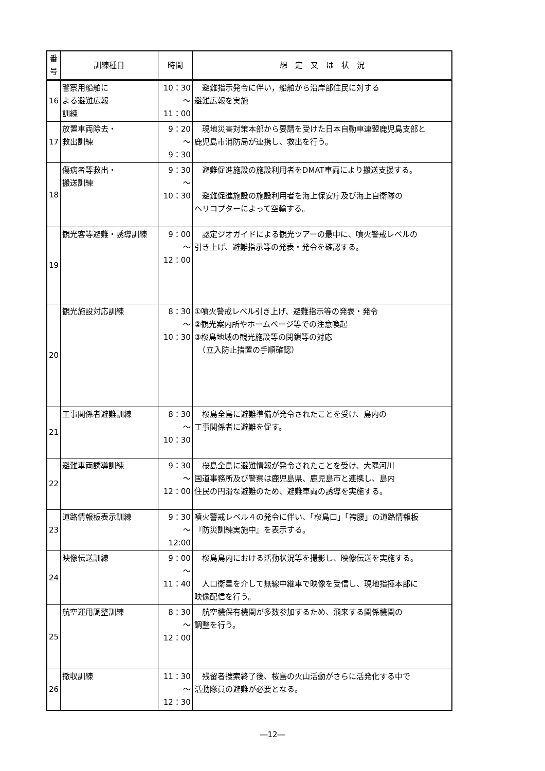| 番 号 | 訓練種目 | 時間 | 想 定 又 は 状 況 |
| --- | --- | --- | --- |
| 16 | 警察用船舶に よる避難広報 訓練 | 10：30 ～ 11：00 | 避難指示発令に伴い，船舶から沿岸部住民に対する 避難広報を実施 |
| 17 | 放置車両除去・ 救出訓練 | 9：20 ～ 9：30 | 現地災害対策本部から要請を受けた日本自動車連盟鹿児島支部と 鹿児島市消防局が連携し、救出を行う。 |
| 18 | 傷病者等救出・ 搬送訓練 | 9：30 ～ 10：30 | 避難促進施設の施設利用者をDMAT車両により搬送支援する。 避難促進施設の施設利用者を海上保安庁及び海上自衛隊の ヘリコプターによって空輸する。 |
| 19 | 観光客等避難・誘導訓練 | 9：00 ～ 12：00 | 認定ジオガイドによる観光ツアーの最中に、噴火警戒レベルの 引き上げ、避難指示等の発表・発令を確認する。 |
| 20 | 観光施設対応訓練 | 8：30 ～ 10：30 | ①噴火警戒レベル引き上げ、避難指示等の発表・発令 ②観光案内所やホームページ等での注意喚起 ③桜島地域の観光施設等の閉鎖等の対応 （立入防止措置の手順確認） |
| 21 | 工事関係者避難訓練 | 8：30 ～ 10：30 | 桜島全島に避難準備が発令されたことを受け、島内の 工事関係者に避難を促す。 |
| 22 | 避難車両誘導訓練 | 9：30 ～ 12：00 | 桜島全島に避難情報が発令されたことを受け、大隅河川 国道事務所及び警察は鹿児島県、鹿児島市と連携し、島内 住民の円滑な避難のため、避難車両の誘導を実施する。 |
| 23 | 道路情報板表示訓練 | 9：30 ～ 12:00 | 噴火警戒レベル４の発令に伴い、「桜島口」「袴腰」の道路情報板 『防災訓練実施中』を表示する。 |
| 24 | 映像伝送訓練 | 9：00 ～ 11：40 | 桜島島内における活動状況等を撮影し、映像伝送を実施する。 人口衛星を介して無線中継車で映像を受信し、現地指揮本部に 映像配信を行う。 |
| 25 | 航空運用調整訓練 | 8：30 ～ 12：00 | 航空機保有機関が多数参加するため、飛来する関係機関の 調整を行う。 |
| 26 | 撤収訓練 | 11：30 ～ 12：30 | 残留者捜索終了後、桜島の火山活動がさらに活発化する中で 活動隊員の避難が必要となる。 |
―12―